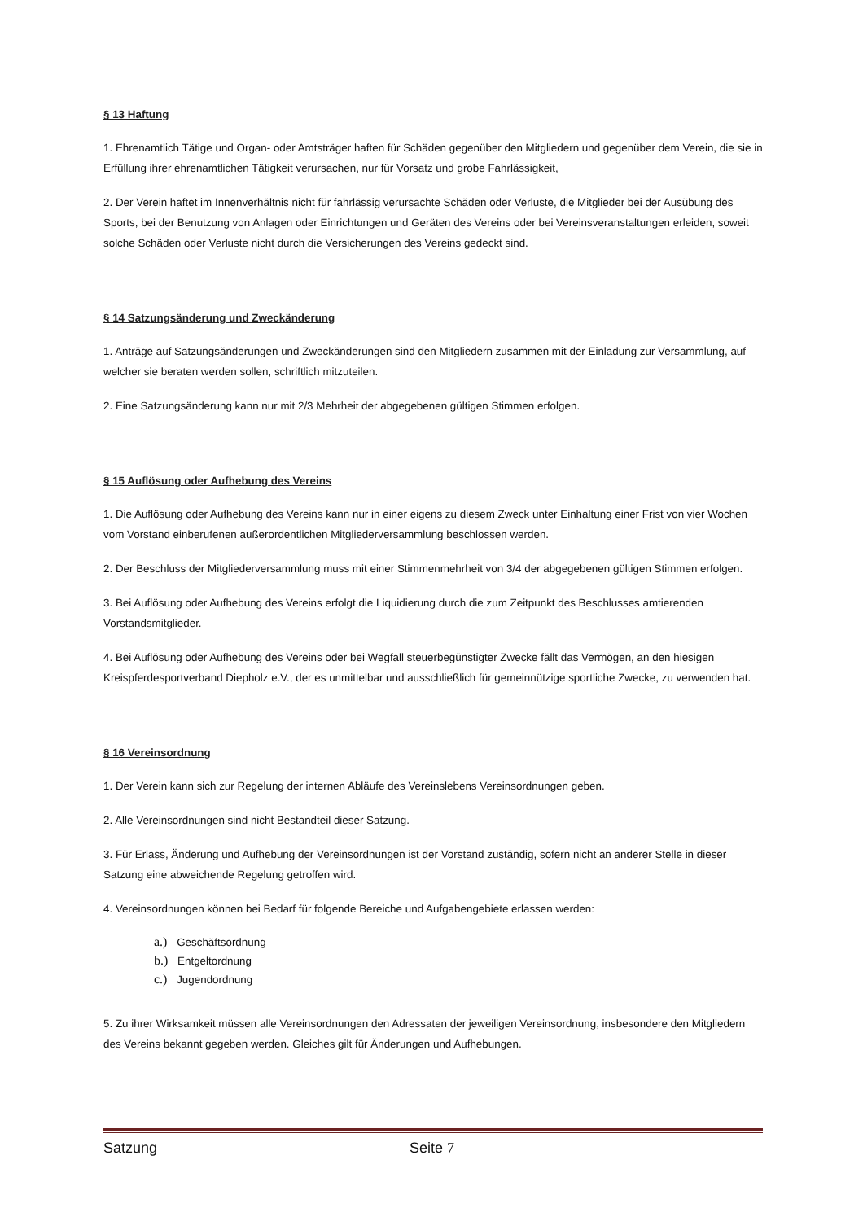§ 13 Haftung
1. Ehrenamtlich Tätige und Organ- oder Amtsträger haften für Schäden gegenüber den Mitgliedern und gegenüber dem Verein, die sie in Erfüllung ihrer ehrenamtlichen Tätigkeit verursachen, nur für Vorsatz und grobe Fahrlässigkeit,
2. Der Verein haftet im Innenverhältnis nicht für fahrlässig verursachte Schäden oder Verluste, die Mitglieder bei der Ausübung des Sports, bei der Benutzung von Anlagen oder Einrichtungen und Geräten des Vereins oder bei Vereinsveranstaltungen erleiden, soweit solche Schäden oder Verluste nicht durch die Versicherungen des Vereins gedeckt sind.
§ 14 Satzungsänderung und Zweckänderung
1. Anträge auf Satzungsänderungen und Zweckänderungen sind den Mitgliedern zusammen mit der Einladung zur Versammlung, auf welcher sie beraten werden sollen, schriftlich mitzuteilen.
2. Eine Satzungsänderung kann nur mit 2/3 Mehrheit der abgegebenen gültigen Stimmen erfolgen.
§ 15 Auflösung oder Aufhebung des Vereins
1. Die Auflösung oder Aufhebung des Vereins kann nur in einer eigens zu diesem Zweck unter Einhaltung einer Frist von vier Wochen vom Vorstand einberufenen außerordentlichen Mitgliederversammlung beschlossen werden.
2. Der Beschluss der Mitgliederversammlung muss mit einer Stimmenmehrheit von 3/4 der abgegebenen gültigen Stimmen erfolgen.
3. Bei Auflösung oder Aufhebung des Vereins erfolgt die Liquidierung durch die zum Zeitpunkt des Beschlusses amtierenden Vorstandsmitglieder.
4. Bei Auflösung oder Aufhebung des Vereins oder bei Wegfall steuerbegünstigter Zwecke fällt das Vermögen, an den hiesigen Kreispferdesportverband Diepholz e.V., der es unmittelbar und ausschließlich für gemeinnützige sportliche Zwecke, zu verwenden hat.
§ 16 Vereinsordnung
1. Der Verein kann sich zur Regelung der internen Abläufe des Vereinslebens Vereinsordnungen geben.
2. Alle Vereinsordnungen sind nicht Bestandteil dieser Satzung.
3. Für Erlass, Änderung und Aufhebung der Vereinsordnungen ist der Vorstand zuständig, sofern nicht an anderer Stelle in dieser Satzung eine abweichende Regelung getroffen wird.
4. Vereinsordnungen können bei Bedarf für folgende Bereiche und Aufgabengebiete erlassen werden:
a.) Geschäftsordnung
b.) Entgeltordnung
c.) Jugendordnung
5. Zu ihrer Wirksamkeit müssen alle Vereinsordnungen den Adressaten der jeweiligen Vereinsordnung, insbesondere den Mitgliedern des Vereins bekannt gegeben werden. Gleiches gilt für Änderungen und Aufhebungen.
Satzung Seite 7